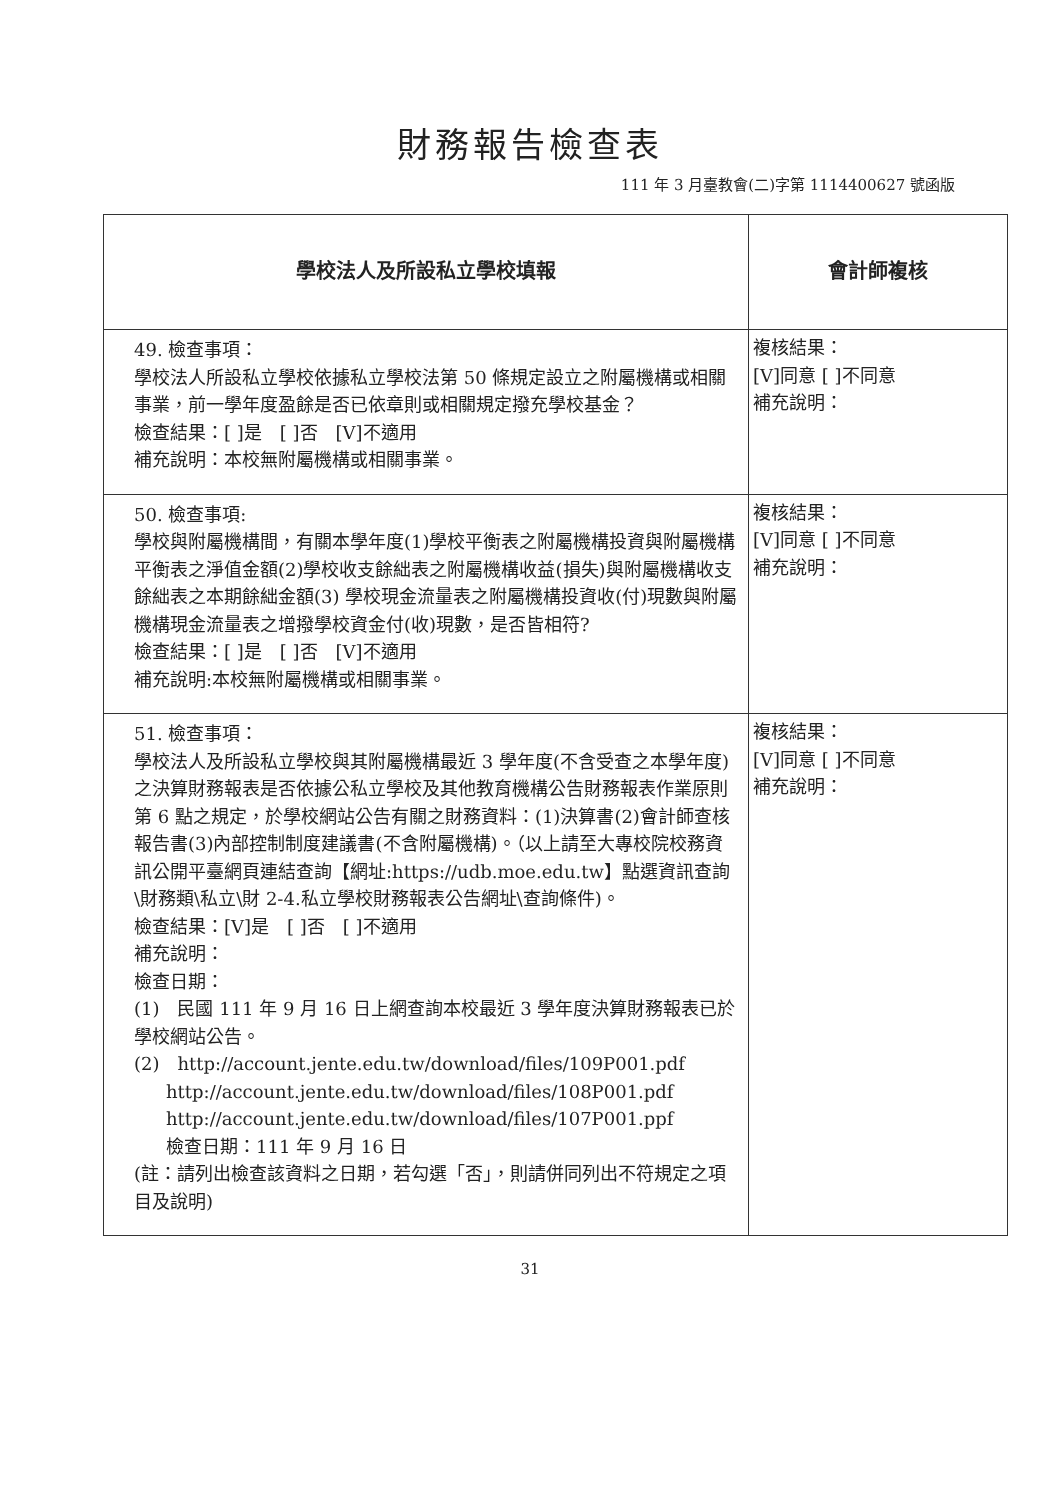財務報告檢查表
111 年 3 月臺教會(二)字第 1114400627 號函版
| 學校法人及所設私立學校填報 | 會計師複核 |
| --- | --- |
| 49. 檢查事項： 學校法人所設私立學校依據私立學校法第 50 條規定設立之附屬機構或相關事業，前一學年度盈餘是否已依章則或相關規定撥充學校基金？ 檢查結果：[ ]是 [ ]否 [V]不適用 補充說明：本校無附屬機構或相關事業。 | 複核結果： [V]同意 [ ]不同意 補充說明： |
| 50. 檢查事項: 學校與附屬機構間，有關本學年度(1)學校平衡表之附屬機構投資與附屬機構平衡表之淨值金額(2)學校收支餘絀表之附屬機構收益(損失)與附屬機構收支餘絀表之本期餘絀金額(3) 學校現金流量表之附屬機構投資收(付)現數與附屬機構現金流量表之增撥學校資金付(收)現數，是否皆相符? 檢查結果：[ ]是 [ ]否 [V]不適用 補充說明:本校無附屬機構或相關事業。 | 複核結果： [V]同意 [ ]不同意 補充說明： |
| 51. 檢查事項： 學校法人及所設私立學校與其附屬機構最近 3 學年度(不含受查之本學年度)之決算財務報表是否依據公私立學校及其他教育機構公告財務報表作業原則第 6 點之規定，於學校網站公告有關之財務資料：(1)決算書(2)會計師查核報告書(3)內部控制制度建議書(不含附屬機構)。（以上請至大專校院校務資訊公開平臺網頁連結查詢【網址:https://udb.moe.edu.tw】點選資訊查詢\財務類\私立\財 2-4.私立學校財務報表公告網址\查詢條件)。 檢查結果：[V]是 [ ]否 [ ]不適用 補充說明： 檢查日期： (1) 民國 111 年 9 月 16 日上網查詢本校最近 3 學年度決算財務報表已於學校網站公告。 (2) http://account.jente.edu.tw/download/files/109P001.pdf http://account.jente.edu.tw/download/files/108P001.pdf http://account.jente.edu.tw/download/files/107P001.ppf 檢查日期：111 年 9 月 16 日 (註：請列出檢查該資料之日期，若勾選「否」，則請併同列出不符規定之項目及說明) | 複核結果： [V]同意 [ ]不同意 補充說明： |
31